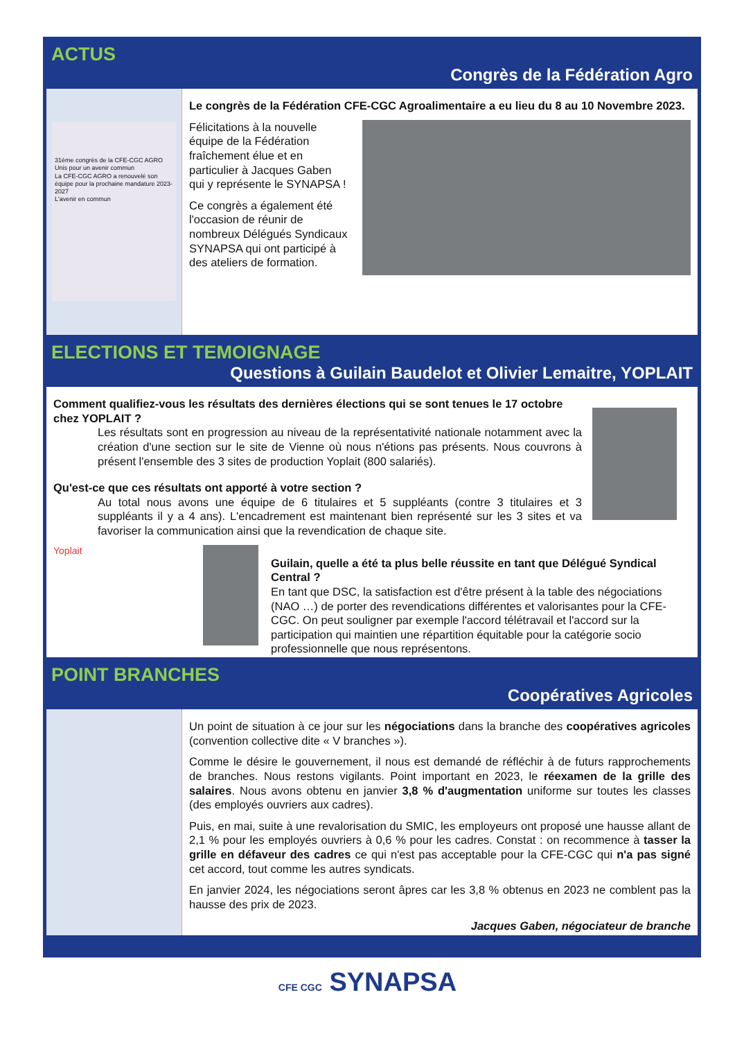ACTUS
Congrès de la Fédération Agro
31ème congrès de la CFE-CGC AGRO
Unis pour un avenir commun
La CFE-CGC AGRO a renouvelé son équipe pour la prochaine mandature 2023-2027
L'avenir en commun
Le congrès de la Fédération CFE-CGC Agroalimentaire a eu lieu du 8 au 10 Novembre 2023.
Félicitations à la nouvelle équipe de la Fédération fraîchement élue et en particulier à Jacques Gaben qui y représente le SYNAPSA !
Ce congrès a également été l'occasion de réunir de nombreux Délégués Syndicaux SYNAPSA qui ont participé à des ateliers de formation.
ELECTIONS ET TEMOIGNAGE
Questions à Guilain Baudelot et Olivier Lemaitre, YOPLAIT
Comment qualifiez-vous les résultats des dernières élections qui se sont tenues le 17 octobre chez YOPLAIT ?
Les résultats sont en progression au niveau de la représentativité nationale notamment avec la création d'une section sur le site de Vienne où nous n'étions pas présents. Nous couvrons à présent l'ensemble des 3 sites de production Yoplait (800 salariés).
Qu'est-ce que ces résultats ont apporté à votre section ?
Au total nous avons une équipe de 6 titulaires et 5 suppléants (contre 3 titulaires et 3 suppléants il y a 4 ans). L'encadrement est maintenant bien représenté sur les 3 sites et va favoriser la communication ainsi que la revendication de chaque site.
Yoplait
Guilain, quelle a été ta plus belle réussite en tant que Délégué Syndical Central ?
En tant que DSC, la satisfaction est d'être présent à la table des négociations (NAO …) de porter des revendications différentes et valorisantes pour la CFE-CGC. On peut souligner par exemple l'accord télétravail et l'accord sur la participation qui maintien une répartition équitable pour la catégorie socio professionnelle que nous représentons.
POINT BRANCHES
Coopératives Agricoles
Un point de situation à ce jour sur les négociations dans la branche des coopératives agricoles (convention collective dite « V branches »).
Comme le désire le gouvernement, il nous est demandé de réfléchir à de futurs rapprochements de branches. Nous restons vigilants. Point important en 2023, le réexamen de la grille des salaires. Nous avons obtenu en janvier 3,8 % d'augmentation uniforme sur toutes les classes (des employés ouvriers aux cadres).
Puis, en mai, suite à une revalorisation du SMIC, les employeurs ont proposé une hausse allant de 2,1 % pour les employés ouvriers à 0,6 % pour les cadres. Constat : on recommence à tasser la grille en défaveur des cadres ce qui n'est pas acceptable pour la CFE-CGC qui n'a pas signé cet accord, tout comme les autres syndicats.
En janvier 2024, les négociations seront âpres car les 3,8 % obtenus en 2023 ne comblent pas la hausse des prix de 2023.
Jacques Gaben, négociateur de branche
CFE CGC SYNAPSA